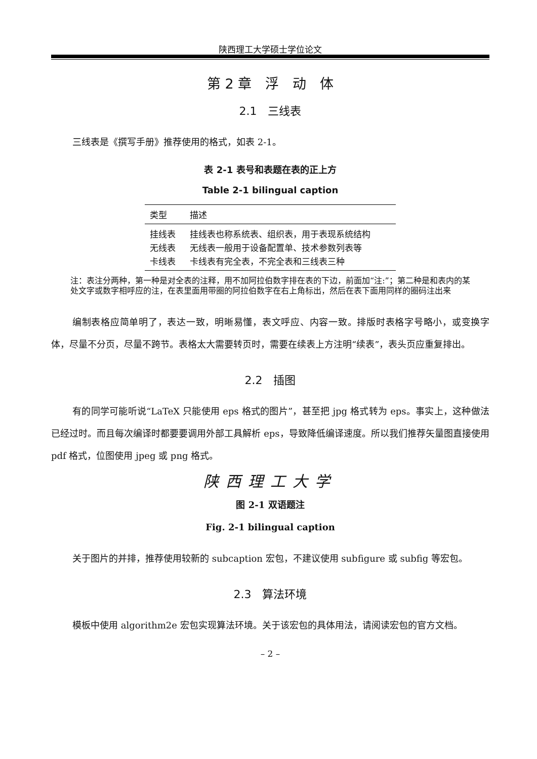陕西理工大学硕士学位论文
第 2 章　浮　动　体
2.1　三线表
三线表是《撰写手册》推荐使用的格式，如表 2-1。
表 2-1 表号和表题在表的正上方
Table 2-1 bilingual caption
| 类型 | 描述 |
| --- | --- |
| 挂线表 | 挂线表也称系统表、组织表，用于表现系统结构 |
| 无线表 | 无线表一般用于设备配置单、技术参数列表等 |
| 卡线表 | 卡线表有完全表，不完全表和三线表三种 |
注：表注分两种，第一种是对全表的注释，用不加阿拉伯数字排在表的下边，前面加“注:”；第二种是和表内的某处文字或数字相呼应的注，在表里面用带圈的阿拉伯数字在右上角标出，然后在表下面用同样的圈码注出来
编制表格应简单明了，表达一致，明晰易懂，表文呼应、内容一致。排版时表格字号略小，或变换字体，尽量不分页，尽量不跨节。表格太大需要转页时，需要在续表上方注明“续表”，表头页应重复排出。
2.2　插图
有的同学可能听说“LaTeX 只能使用 eps 格式的图片”，甚至把 jpg 格式转为 eps。事实上，这种做法已经过时。而且每次编译时都要要调用外部工具解析 eps，导致降低编译速度。所以我们推荐矢量图直接使用 pdf 格式，位图使用 jpeg 或 png 格式。
陕西理工大学
图 2-1 双语题注
Fig. 2-1 bilingual caption
关于图片的并排，推荐使用较新的 subcaption 宏包，不建议使用 subfigure 或 subfig 等宏包。
2.3　算法环境
模板中使用 algorithm2e 宏包实现算法环境。关于该宏包的具体用法，请阅读宏包的官方文档。
– 2 –